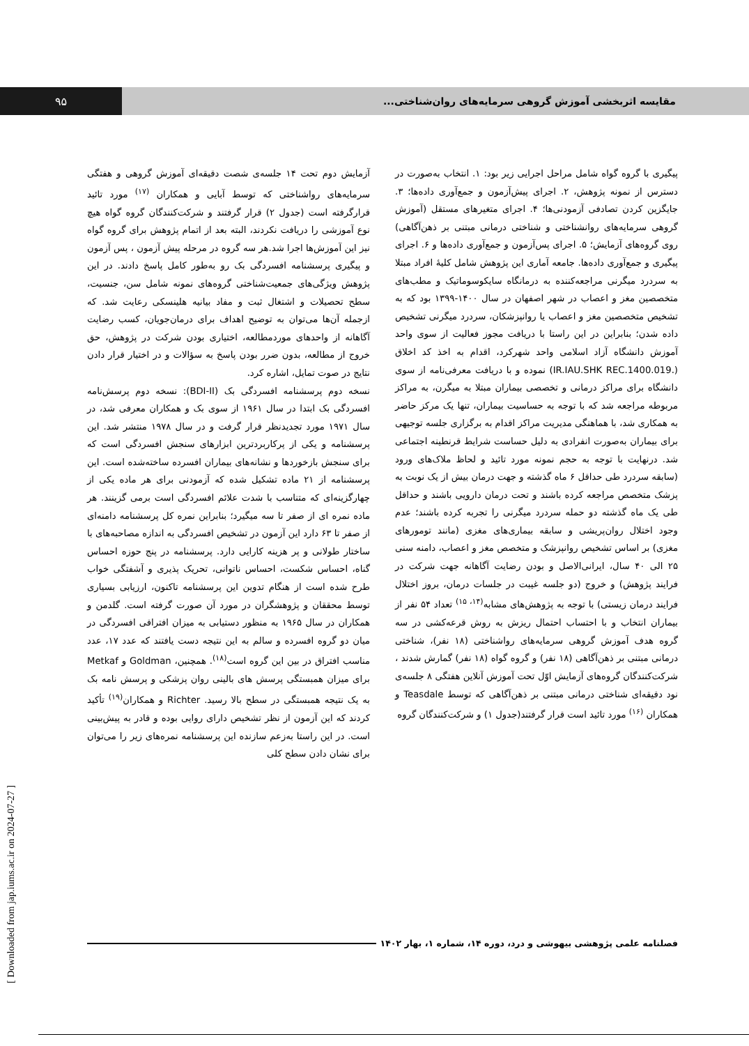مقایسه اثربخشی آموزش گروهی سرمایه‌های روان‌شناختی...
۹۵
پیگیری با گروه گواه شامل مراحل اجرایی زیر بود: ۱. انتخاب به‌صورت در دسترس از نمونه پژوهش، ۲. اجرای پیش‌آزمون و جمع‌آوری داده‌ها؛ ۳. جایگزین کردن تصادفی آزمودنی‌ها؛ ۴. اجرای متغیرهای مستقل (آموزش گروهی سرمایه‌های روانشناختی و شناختی درمانی مبتنی بر ذهن‌آگاهی) روی گروه‌های آزمایش؛ ۵. اجرای پس‌آزمون و جمع‌آوری داده‌ها و ۶. اجرای پیگیری و جمع‌آوری داده‌ها. جامعه آماری این پژوهش شامل کلیهٔ افراد مبتلا به سردرد میگرنی مراجعه‌کننده به درمانگاه سایکوسوماتیک و مطب‌های متخصصین مغز و اعصاب در شهر اصفهان در سال ۱۴۰۰-۱۳۹۹ بود که به تشخیص متخصصین مغز و اعصاب یا روانپزشکان، سردرد میگرنی تشخیص داده شدن؛ بنابراین در این راستا با دریافت مجوز فعالیت از سوی واحد آموزش دانشگاه آزاد اسلامی واحد شهرکرد، اقدام به اخذ کد اخلاق (.IR.IAU.SHK REC.1400.019) نموده و با دریافت معرفی‌نامه از سوی دانشگاه برای مراکز درمانی و تخصصی بیماران مبتلا به میگرن، به مراکز مربوطه مراجعه شد که با توجه به حساسیت بیماران، تنها یک مرکز حاضر به همکاری شد، با هماهنگی مدیریت مراکز اقدام به برگزاری جلسه توجیهی برای بیماران به‌صورت انفرادی به دلیل حساست شرایط قرنطینه اجتماعی شد. درنهایت با توجه به حجم نمونه مورد تائید و لحاظ ملاک‌های ورود (سابقه سردرد طی حداقل ۶ ماه گذشته و جهت درمان بیش از یک نوبت به پزشک متخصص مراجعه کرده باشند و تحت درمان دارویی باشند و حداقل طی یک ماه گذشته دو حمله سردرد میگرنی را تجربه کرده باشند؛ عدم وجود اختلال روان‌پریشی و سابقه بیماری‌های مغزی (مانند تومورهای مغزی) بر اساس تشخیص روانپزشک و متخصص مغز و اعصاب، دامنه سنی ۲۵ الی ۴۰ سال، ایرانی‌الاصل و بودن رضایت آگاهانه جهت شرکت در فرایند پژوهش) و خروج (دو جلسه غیبت در جلسات درمان، بروز اختلال فرایند درمان زیستی) با توجه به پژوهش‌های مشابه<sup>(۱۴، ۱۵)</sup> تعداد ۵۴ نفر از بیماران انتخاب و با احتساب احتمال ریزش به روش قرعه‌کشی در سه گروه هدف آموزش گروهی سرمایه‌های رواشناختی (۱۸ نفر)، شناختی درمانی مبتنی بر ذهن‌آگاهی (۱۸ نفر) و گروه گواه (۱۸ نفر) گمارش شدند ، شرکت‌کنندگان گروه‌های آزمایش اوّل تحت آموزش آنلاین هفتگی ۸ جلسه‌ی نود دقیقه‌ای شناختی درمانی مبتنی بر ذهن‌آگاهی که توسط Teasdale و همکاران <sup>(۱۶)</sup> مورد تائید است قرار گرفتند(جدول ۱) و شرکت‌کنندگان گروه
آزمایش دوم تحت ۱۴ جلسه‌ی شصت دقیقه‌ای آموزش گروهی و هفتگی سرمایه‌های رواشناختی که توسط آبایی و همکاران <sup>(۱۷)</sup> مورد تائید قرارگرفته است (جدول ۲) قرار گرفتند و شرکت‌کنندگان گروه گواه هیچ نوع آموزشی را دریافت نکردند، البته بعد از اتمام پژوهش برای گروه گواه نیز این آموزش‌ها اجرا شد.هر سه گروه در مرحله پیش آزمون ، پس آزمون و پیگیری پرسشنامه افسردگی بک رو به‌طور کامل پاسخ دادند. در این پژوهش ویژگی‌های جمعیت‌شناختی گروه‌های نمونه شامل سن، جنسیت، سطح تحصیلات و اشتغال ثبت و مفاد بیانیه هلینسکی رعایت شد. که ازجمله آن‌ها می‌توان به توضیح اهداف برای درمان‌جویان، کسب رضایت آگاهانه از واحدهای موردمطالعه، اختیاری بودن شرکت در پژوهش، حق خروج از مطالعه، بدون ضرر بودن پاسخ به سؤالات و در اختیار قرار دادن نتایج در صوت تمایل، اشاره کرد.
نسخه دوم پرسشنامه افسردگی بک (BDI-II): نسخه دوم پرسش‌نامه افسردگی بک ابتدا در سال ۱۹۶۱ از سوی بک و همکاران معرفی شد، در سال ۱۹۷۱ مورد تجدیدنظر قرار گرفت و در سال ۱۹۷۸ منتشر شد. این پرسشنامه و یکی از پرکاربردترین ابزارهای سنجش افسردگی است که برای سنجش بازخوردها و نشانه‌های بیماران افسرده ساخته‌شده است. این پرسشنامه از ۲۱ ماده تشکیل شده که آزمودنی برای هر ماده یکی از چهارگزینه‌ای که متناسب با شدت علائم افسردگی است برمی گزینند. هر ماده نمره ای از صفر تا سه میگیرد؛ بنابراین نمره کل پرسشنامه دامنه‌ای از صفر تا ۶۳ دارد این آزمون در تشخیص افسردگی به اندازه مصاحبه‌های با ساختار طولانی و پر هزینه کارایی دارد. پرسشنامه در پنج حوزه احساس گناه، احساس شکست، احساس ناتوانی، تحریک پذیری و آشفتگی خواب طرح شده است از هنگام تدوین این پرسشنامه تاکنون، ارزیابی بسیاری توسط محققان و پژوهشگران در مورد آن صورت گرفته است. گلدمن و همکاران در سال ۱۹۶۵ به منظور دستیابی به میزان افتراقی افسردگی در میان دو گروه افسرده و سالم به این نتیجه دست یافتند که عدد ۱۷، عدد مناسب افتراق در بین این گروه است<sup>(۱۸)</sup>. همچنین، Goldman و Metkaf برای میزان همبستگی پرسش های بالینی روان پزشکی و پرسش نامه بک به یک نتیجه همبستگی در سطح بالا رسید. Richter و همکاران<sup>(۱۹)</sup> تأکید کردند که این آزمون از نظر تشخیص دارای روایی بوده و قادر به پیش‌بینی است. در این راستا به‌زعم سازنده این پرسشنامه نمره‌های زیر را می‌توان برای نشان دادن سطح کلی
فصلنامه علمی پژوهشی بیهوشی و درد، دوره ۱۴، شماره ۱، بهار ۱۴۰۲
[ Downloaded from jap.iums.ac.ir on 2024-07-27 ]